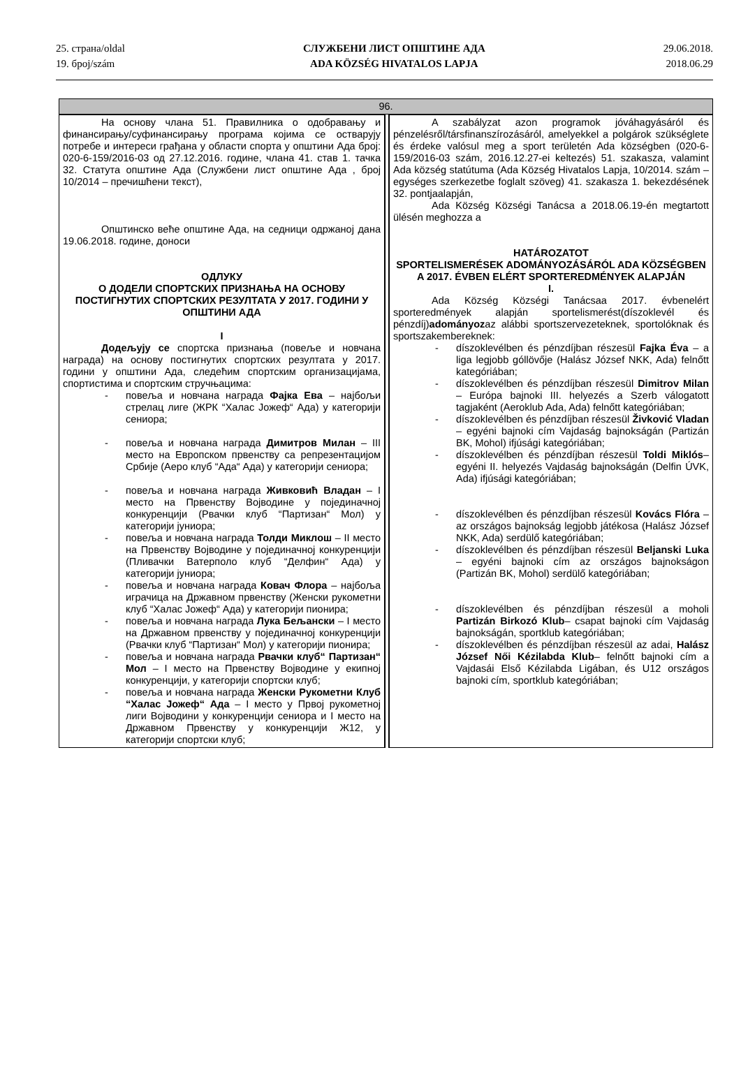25. страна/oldal
19. број/szám
СЛУЖБЕНИ ЛИСТ ОПШТИНЕ АДА
ADA KÖZSÉG HIVATALOS LAPJA
29.06.2018.
2018.06.29
| 96. | | |
| --- | --- | --- |
| На основу члана 51. Правилника о одобравању и финансирању/суфинансирању програма којима се остварују потребе и интереси грађана у области спорта у општини Ада број: 020-6-159/2016-03 од 27.12.2016. године, члана 41. став 1. тачка 32. Статута општине Ада (Службени лист општине Ада , број 10/2014 – пречишћени текст), Општинско веће општине Ада, на седници одржаној дана 19.06.2018. године, доноси ОДЛУКУ О ДОДЕЛИ СПОРТСКИХ ПРИЗНАЊА НА ОСНОВУ ПОСТИГНУТИХ СПОРТСКИХ РЕЗУЛТАТА У 2017. ГОДИНИ У ОПШТИНИ АДА I Додељују се спортска признања (повеље и новчана награда) на основу постигнутих спортских резултата у 2017. години у општини Ада, следећим спортским организацијама, спортистима и спортским стручњацима: - повеља и новчана награда Фајка Ева – најбољи стрелац лиге (ЖРК “Халас Јожеф“ Ада) у категорији сениора; - повеља и новчана награда Димитров Милан – III место на Европском првенству са репрезентацијом Србије (Аеро клуб “Ада“ Ада) у категорији сениора; - повеља и новчана награда Живковић Владан – I место на Првенству Војводине у појединачној конкуренцији (Рвачки клуб “Партизан“ Мол) у категорији јуниора; - повеља и новчана награда Толди Миклош – II место на Првенству Војводине у појединачној конкуренцији (Пливачки Ватерполо клуб “Делфин“ Ада) у категорији јуниора; - повеља и новчана награда Ковач Флора – најбоља играчица на Државном првенству (Женски рукометни клуб “Халас Јожеф“ Ада) у категорији пионира; - повеља и новчана награда Лука Бељански – I место на Државном првенству у појединачној конкуренцији (Рвачки клуб “Партизан“ Мол) у категорији пионира; - повеља и новчана награда Рвачки клуб“ Партизан“ Мол – I место на Првенству Војводине у екипној конкуренцији, у категорији спортски клуб; - повеља и новчана награда Женски Рукометни Клуб “Халас Јожеф“ Ада – I место у Првој рукометној лиги Војводини у конкуренцији сениора и I место на Државном Првенству у конкуренцији Ж12, у категорији спортски клуб; | | A szabályzat azon programok jóváhagyásáról és pénzelésről/társfinanszírozásáról, amelyekkel a polgárok szükséglete és érdeke valósul meg a sport területén Ada községben (020-6-159/2016-03 szám, 2016.12.27-ei keltezés) 51. szakasza, valamint Ada község statútuma (Ada Község Hivatalos Lapja, 10/2014. szám – egységes szerkezetbe foglalt szöveg) 41. szakasza 1. bekezdésének 32. pontjaalapján, Ada Község Községi Tanácsa a 2018.06.19-én megtartott ülésén meghozza a HATÁROZATOT SPORTELISMERÉSEK ADOMÁNYOZÁSÁRÓL ADA KÖZSÉGBEN A 2017. ÉVBEN ELÉRT SPORTEREDMÉNYEK ALAPJÁN I. Ada Község Községi Tanácsaa 2017. évbenelért sporteredmények alapján sportelismerést(díszoklevél és pénzdíj) adományoz az alábbi sportszervezeteknek, sportolóknak és sportszakembereknek: - díszoklevélben és pénzdíjban részesül Fajka Éva – a liga legjobb góllövője (Halász József NKK, Ada) felnőtt kategóriában; - díszoklevélben és pénzdíjban részesül Dimitrov Milan – Európa bajnoki III. helyezés a Szerb válogatott tagjaként (Aeroklub Ada, Ada) felnőtt kategóriában; - díszoklevélben és pénzdíjban részesül Živković Vladan – egyéni bajnoki cím Vajdaság bajnokságán (Partizán BK, Mohol) ifjúsági kategóriában; - díszoklevélben és pénzdíjban részesül Toldi Miklós – egyéni II. helyezés Vajdaság bajnokságán (Delfin ÚVK, Ada) ifjúsági kategóriában; - díszoklevélben és pénzdíjban részesül Kovács Flóra – az országos bajnokság legjobb játékosa (Halász József NKK, Ada) serdülő kategóriában; - díszoklevélben és pénzdíjban részesül Beljanski Luka – egyéni bajnoki cím az országos bajnokságon (Partizán BK, Mohol) serdülő kategóriában; - díszoklevélben és pénzdíjban részesül a moholi Partizán Birkozó Klub – csapat bajnoki cím Vajdaság bajnokságán, sportklub kategóriában; - díszoklevélben és pénzdíjban részesül az adai, Halász József Női Kézilabda Klub – felnőtt bajnoki cím a Vajdasái Első Kézilabda Ligában, és U12 országos bajnoki cím, sportklub kategóriában; |